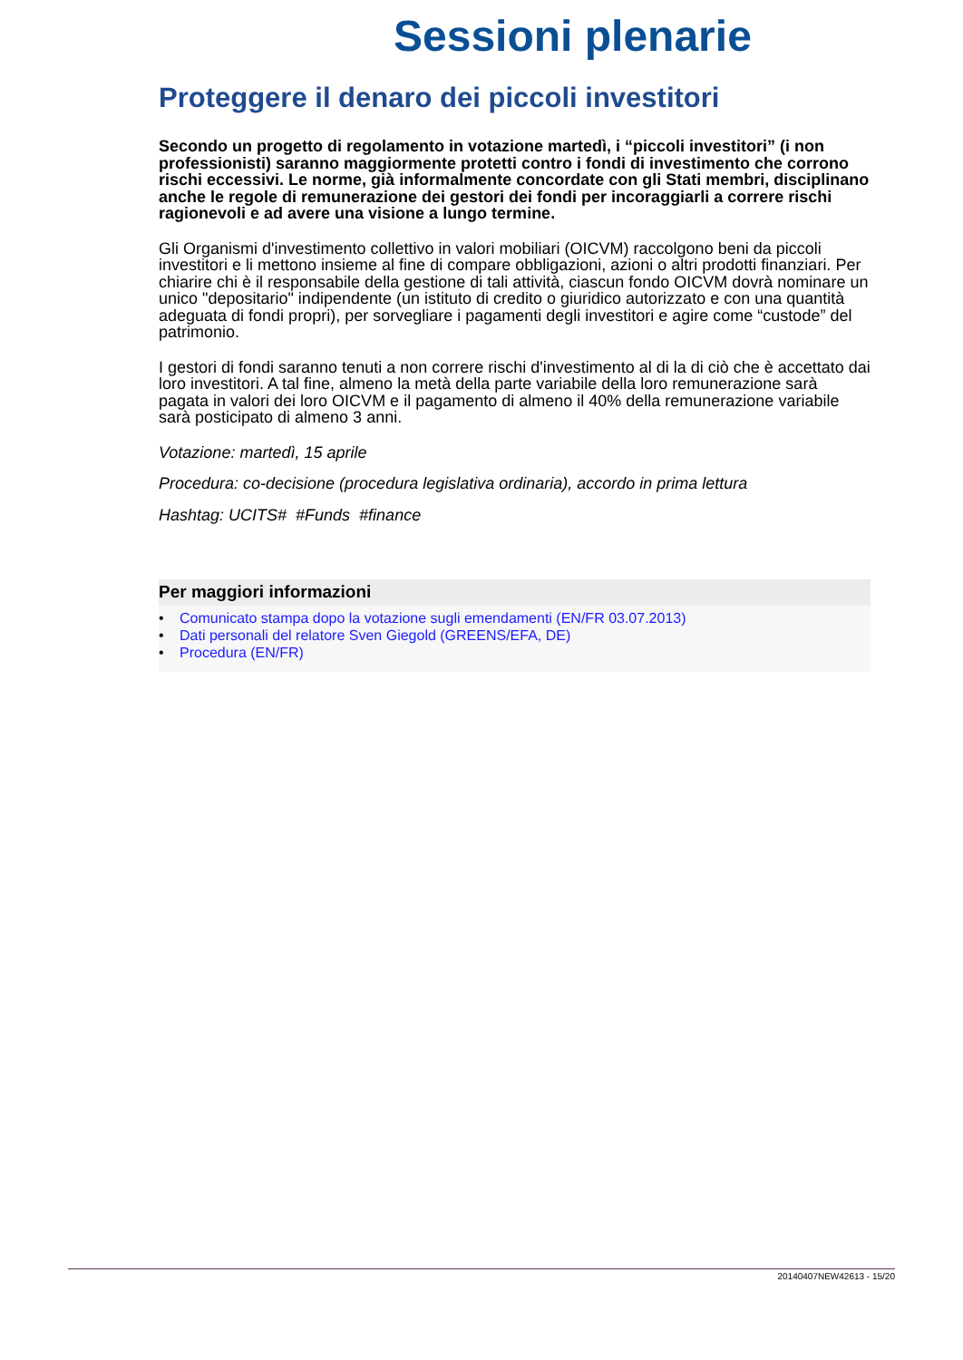Sessioni plenarie
Proteggere il denaro dei piccoli investitori
Secondo un progetto di regolamento in votazione martedì, i “piccoli investitori” (i non professionisti) saranno maggiormente protetti contro i fondi di investimento che corrono rischi eccessivi. Le norme, già informalmente concordate con gli Stati membri, disciplinano anche le regole di remunerazione dei gestori dei fondi per incoraggiarli a correre rischi ragionevoli e ad avere una visione a lungo termine.
Gli Organismi d'investimento collettivo in valori mobiliari (OICVM) raccolgono beni da piccoli investitori e li mettono insieme al fine di compare obbligazioni, azioni o altri prodotti finanziari. Per chiarire chi è il responsabile della gestione di tali attività, ciascun fondo OICVM dovrà nominare un unico "depositario" indipendente (un istituto di credito o giuridico autorizzato e con una quantità adeguata di fondi propri), per sorvegliare i pagamenti degli investitori e agire come “custode” del patrimonio.
I gestori di fondi saranno tenuti a non correre rischi d'investimento al di la di ciò che è accettato dai loro investitori. A tal fine, almeno la metà della parte variabile della loro remunerazione sarà pagata in valori dei loro OICVM e il pagamento di almeno il 40% della remunerazione variabile sarà posticipato di almeno 3 anni.
Votazione: martedì, 15 aprile
Procedura: co-decisione (procedura legislativa ordinaria), accordo in prima lettura
Hashtag: UCITS# #Funds #finance
Per maggiori informazioni
• Comunicato stampa dopo la votazione sugli emendamenti (EN/FR 03.07.2013)
• Dati personali del relatore Sven Giegold (GREENS/EFA, DE)
• Procedura (EN/FR)
20140407NEW42613 - 15/20